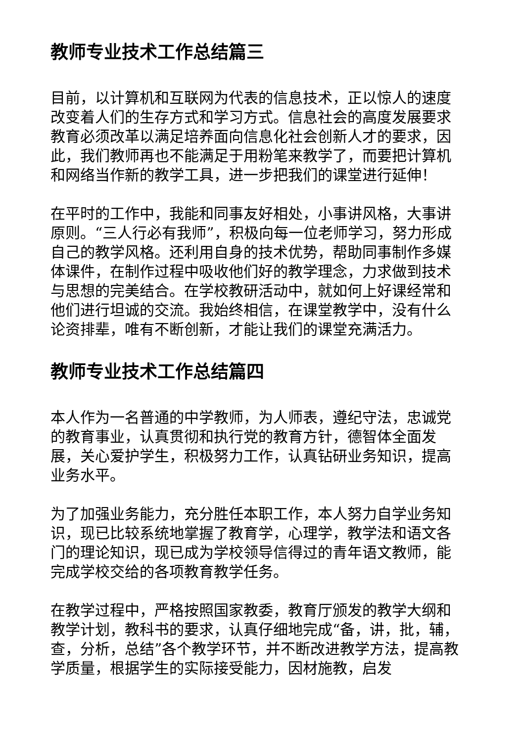教师专业技术工作总结篇三
目前，以计算机和互联网为代表的信息技术，正以惊人的速度改变着人们的生存方式和学习方式。信息社会的高度发展要求教育必须改革以满足培养面向信息化社会创新人才的要求，因此，我们教师再也不能满足于用粉笔来教学了，而要把计算机和网络当作新的教学工具，进一步把我们的课堂进行延伸！
在平时的工作中，我能和同事友好相处，小事讲风格，大事讲原则。“三人行必有我师”，积极向每一位老师学习，努力形成自己的教学风格。还利用自身的技术优势，帮助同事制作多媒体课件，在制作过程中吸收他们好的教学理念，力求做到技术与思想的完美结合。在学校教研活动中，就如何上好课经常和他们进行坦诚的交流。我始终相信，在课堂教学中，没有什么论资排辈，唯有不断创新，才能让我们的课堂充满活力。
教师专业技术工作总结篇四
本人作为一名普通的中学教师，为人师表，遵纪守法，忠诚党的教育事业，认真贯彻和执行党的教育方针，德智体全面发展，关心爱护学生，积极努力工作，认真钻研业务知识，提高业务水平。
为了加强业务能力，充分胜任本职工作，本人努力自学业务知识，现已比较系统地掌握了教育学，心理学，教学法和语文各门的理论知识，现已成为学校领导信得过的青年语文教师，能完成学校交给的各项教育教学任务。
在教学过程中，严格按照国家教委，教育厅颁发的教学大纲和教学计划，教科书的要求，认真仔细地完成“备，讲，批，辅，查，分析，总结”各个教学环节，并不断改进教学方法，提高教学质量，根据学生的实际接受能力，因材施教，启发